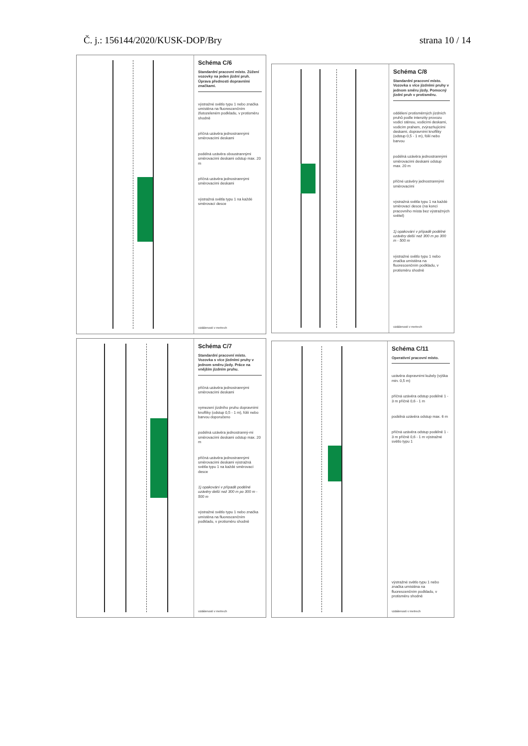Č. j.: 156144/2020/KUSK-DOP/Bry strana 10 / 14
Schéma C/6
Standardní pracovní místo. Zúžení vozovky na jeden jízdní pruh. Úprava přednosti dopravními značkami.
výstražné světlo typu 1 nebo značka umístěna na fluorescenčním žlutozeleném podkladu, v protisměru shodně
příčná uzávěra jednostrannými směrovacími deskami
podélná uzávěra oboustrannými směrovacími deskami odstup max. 20 m
příčná uzávěra jednostrannými směrovacími deskami
výstražná světla typu 1 na každé směrovací desce
vzdálenosti v metrech
Schéma C/8
Standardní pracovní místo. Vozovka s více jízdními pruhy v jednom směru jízdy. Pomocný jízdní pruh v protisměru.
oddělení protisměrných jízdních pruhů podle intenzity provozu vodicí stěnou, vodicími deskami, vodicím prahem, zvýrazňujícími deskami, dopravními knoflíky (odstup 0,5 - 1 m), fólií nebo barvou
podélná uzávěra jednostrannými směrovacími deskami odstup max. 20 m
příčné uzávěry jednostrannými směrovacími
výstražná světla typu 1 na každé směrovací desce (na konci pracovního místa bez výstražných světel)
1) opakování v případě podélné uzávěry delší než 300 m po 300 m - 500 m
výstražné světlo typu 1 nebo značka umístěna na fluorescenčním podkladu, v protisměru shodně
vzdálenosti v metrech
Schéma C/7
Standardní pracovní místo. Vozovka s více jízdními pruhy v jednom směru jízdy. Práce na vnějším jízdním pruhu.
příčná uzávěra jednostrannými směrovacími deskami
vymezení jízdního pruhu dopravními knoflíky (odstup 0,5 - 1 m), fólií nebo barvou doporučeno
podélná uzávěra jednostranný-mi směrovacími deskami odstup max. 20 m
příčná uzávěra jednostrannými směrovacími deskami výstražná světla typu 1 na každé směrovací desce
1) opakování v případě podélné uzávěry delší než 300 m po 300 m - 500 m
výstražné světlo typu 1 nebo značka umístěna na fluorescenčním podkladu, v protisměru shodně
vzdálenosti v metrech
Schéma C/11
Operativní pracovní místo.
uzávěra dopravními kužely (výška min. 0,5 m)
příčná uzávěra odstup podélně 1 - 3 m příčně 0,6 - 1 m
podélná uzávěra odstup max. 6 m
příčná uzávěra odstup podélně 1 - 3 m příčně 0,6 - 1 m výstražné světlo typu 1
výstražné světlo typu 1 nebo značka umístěna na fluorescenčním podkladu, v protisměru shodně
vzdálenosti v metrech